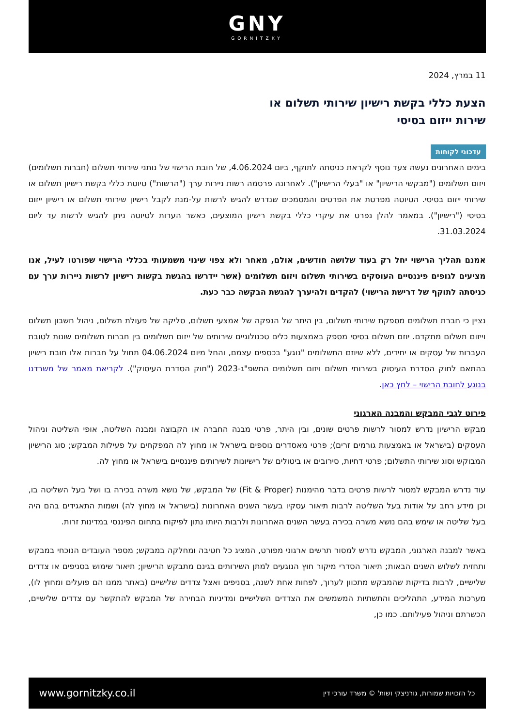GNY
GORNITZKY
11 במרץ, 2024
הצעת כללי בקשת רישיון שירותי תשלום או
שירות ייזום בסיסי
עדכוני לקוחות
בימים האחרונים נעשה צעד נוסף לקראת כניסתה לתוקף, ביום 4.06.2024, של חובת הרישוי של נותני שירותי תשלום (חברות תשלומים) ויזום תשלומים ("מבקשי הרישיון" או "בעלי הרישיון"). לאחרונה פרסמה רשות ניירות ערך ("הרשות") טיוטת כללי בקשת רישיון תשלום או שירותי ייזום בסיסי. הטיוטה מפרטת את הפרטים והמסמכים שנדרש להגיש לרשות על-מנת לקבל רישיון שירותי תשלום או רישיון ייזום בסיסי ("רישיון"). במאמר להלן נפרט את עיקרי כללי בקשת רישיון המוצעים, כאשר הערות לטיוטה ניתן להגיש לרשות עד ליום 31.03.2024.
אמנם תהליך הרישוי יחל רק בעוד שלושה חודשים, אולם, מאחר ולא צפוי שינוי משמעותי בכללי הרישוי שפורטו לעיל, אנו מציעים לגופים פיננסיים העוסקים בשירותי תשלום ויזום תשלומים (אשר יידרשו בהגשת בקשות רישיון לרשות ניירות ערך עם כניסתה לתוקף של דרישת הרישוי) להקדים ולהיערך להגשת הבקשה כבר כעת.
נציין כי חברת תשלומים מספקת שירותי תשלום, בין היתר של הנפקה של אמצעי תשלום, סליקה של פעולת תשלום, ניהול חשבון תשלום וייזום תשלום מתקדם. יוזם תשלום בסיסי מספק באמצעות כלים טכנולוגיים שירותים של ייזום תשלומים בין חברות תשלומים שונות לטובת העברות של עסקים או יחידים, ללא שיוזם התשלומים "נוגע" בכספים עצמם, והחל מיום 04.06.2024 תחול על חברות אלו חובת רישיון בהתאם לחוק הסדרת העיסוק בשירותי תשלום ויזום תשלומים התשפ"ג-2023 ("חוק הסדרת העיסוק"). לקריאת מאמר של משרדנו בנוגע לחובת הרישוי – לחץ כאן.
פירוט לגבי המבקש והמבנה הארגוני
מבקש הרישיון נדרש למסור לרשות פרטים שונים, ובין היתר, פרטי מבנה החברה או הקבוצה ומבנה השליטה, אופי השליטה וניהול העסקים (בישראל או באמצעות גורמים זרים); פרטי מאסדרים נוספים בישראל או מחוץ לה המפקחים על פעילות המבקש; סוג הרישיון המבוקש וסוג שירותי התשלום; פרטי דחיות, סירובים או ביטולים של רישיונות לשירותים פיננסיים בישראל או מחוץ לה.
עוד נדרש המבקש למסור לרשות פרטים בדבר מהימנות (Fit & Proper) של המבקש, של נושא משרה בכירה בו ושל בעל השליטה בו, וכן מידע רחב על אודות בעל השליטה לרבות תיאור עסקיו בעשר השנים האחרונות (בישראל או מחוץ לה) ושמות התאגידים בהם היה בעל שליטה או שימש בהם נושא משרה בכירה בעשר השנים האחרונות ולרבות היותו נתון לפיקוח בתחום הפיננסי במדינות זרות.
באשר למבנה הארגוני, המבקש נדרש למסור תרשים ארגוני מפורט, המציג כל חטיבה ומחלקה במבקש; מספר העובדים הנוכחי במבקש ותחזית לשלוש השנים הבאות; תיאור הסדרי מיקור חוץ הנוגעים למתן השירותים בגינם מתבקש הרישיון; תיאור שימוש בסניפים או צדדים שלישיים, לרבות בדיקות שהמבקש מתכוון לערוך, לפחות אחת לשנה, בסניפים ואצל צדדים שלישיים (באתר ממנו הם פועלים ומחוץ לו), מערכות המידע, התהליכים והתשתיות המשמשים את הצדדים השלישיים ומדיניות הבחירה של המבקש להתקשר עם צדדים שלישיים, הכשרתם וניהול פעילותם. כמו כן,
www.gornitzky.co.il כל הזכויות שמורות, גורניצקי ושות' © משרד עורכי דין